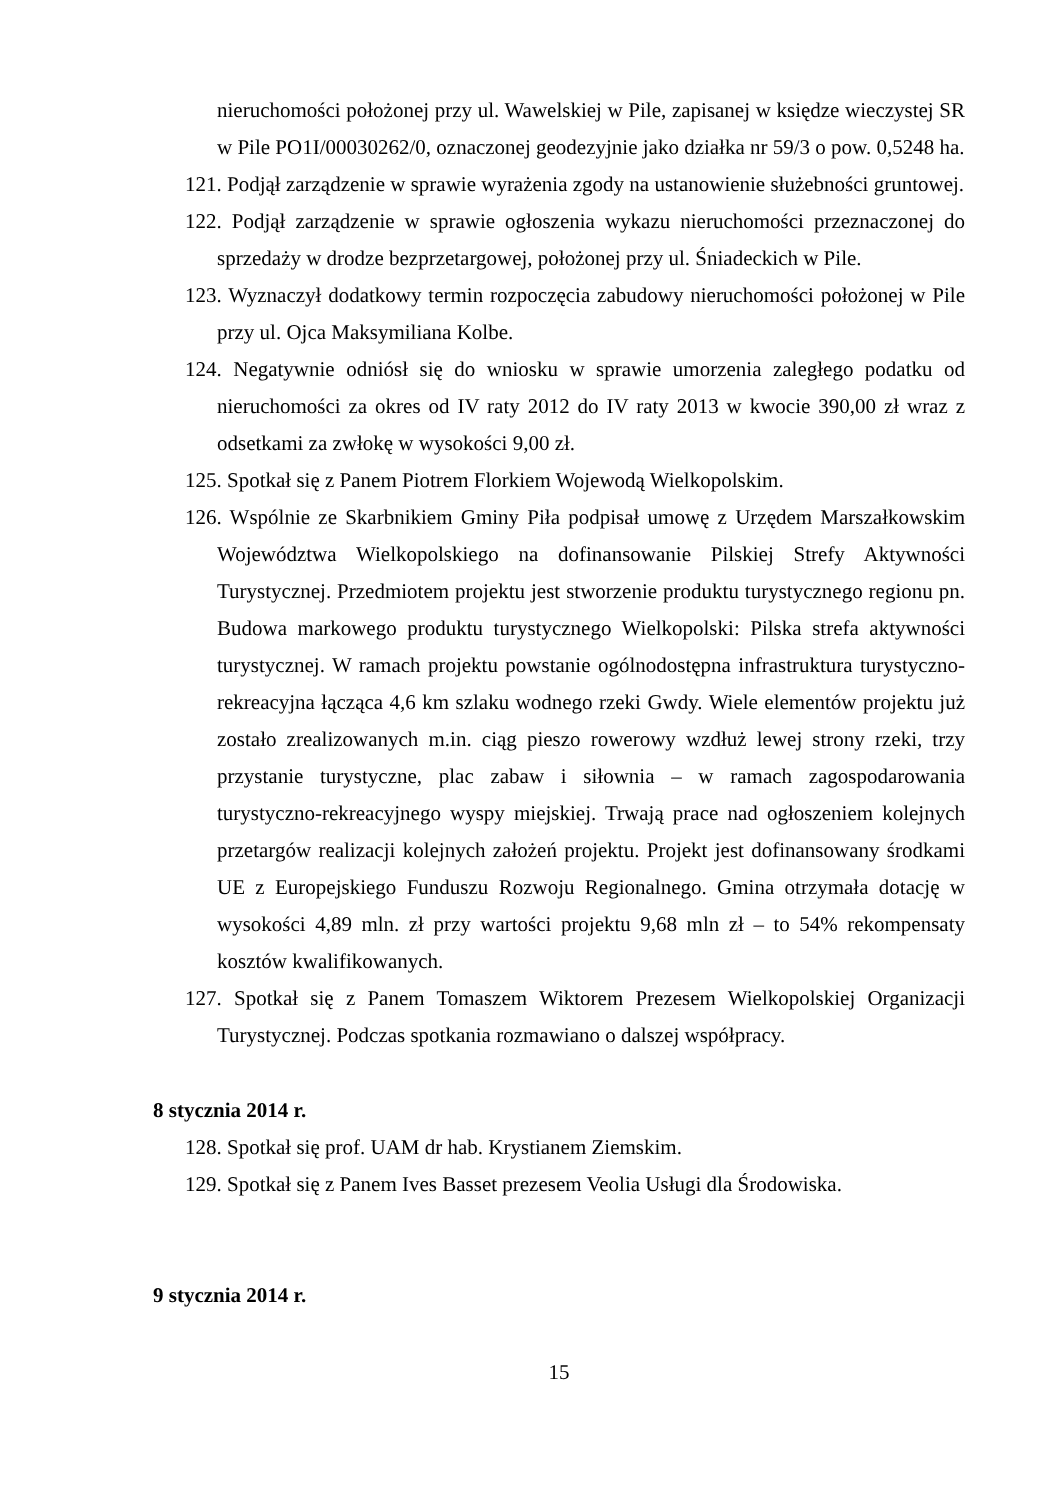nieruchomości położonej przy ul. Wawelskiej w Pile, zapisanej w księdze wieczystej SR w Pile PO1I/00030262/0, oznaczonej geodezyjnie jako działka nr 59/3 o pow. 0,5248 ha.
121. Podjął zarządzenie w sprawie wyrażenia zgody na ustanowienie służebności gruntowej.
122. Podjął zarządzenie w sprawie ogłoszenia wykazu nieruchomości przeznaczonej do sprzedaży w drodze bezprzetargowej, położonej przy ul. Śniadeckich w Pile.
123. Wyznaczył dodatkowy termin rozpoczęcia zabudowy nieruchomości położonej w Pile przy ul. Ojca Maksymiliana Kolbe.
124. Negatywnie odniósł się do wniosku w sprawie umorzenia zaległego podatku od nieruchomości za okres od IV raty 2012 do IV raty 2013 w kwocie 390,00 zł wraz z odsetkami za zwłokę w wysokości 9,00 zł.
125. Spotkał się z Panem Piotrem Florkiem Wojewodą Wielkopolskim.
126. Wspólnie ze Skarbnikiem Gminy Piła podpisał umowę z Urzędem Marszałkowskim Województwa Wielkopolskiego na dofinansowanie Pilskiej Strefy Aktywności Turystycznej. Przedmiotem projektu jest stworzenie produktu turystycznego regionu pn. Budowa markowego produktu turystycznego Wielkopolski: Pilska strefa aktywności turystycznej. W ramach projektu powstanie ogólnodostępna infrastruktura turystyczno-rekreacyjna łącząca 4,6 km szlaku wodnego rzeki Gwdy. Wiele elementów projektu już zostało zrealizowanych m.in. ciąg pieszo rowerowy wzdłuż lewej strony rzeki, trzy przystanie turystyczne, plac zabaw i siłownia – w ramach zagospodarowania turystyczno-rekreacyjnego wyspy miejskiej. Trwają prace nad ogłoszeniem kolejnych przetargów realizacji kolejnych założeń projektu. Projekt jest dofinansowany środkami UE z Europejskiego Funduszu Rozwoju Regionalnego. Gmina otrzymała dotację w wysokości 4,89 mln. zł przy wartości projektu 9,68 mln zł – to 54% rekompensaty kosztów kwalifikowanych.
127. Spotkał się z Panem Tomaszem Wiktorem Prezesem Wielkopolskiej Organizacji Turystycznej. Podczas spotkania rozmawiano o dalszej współpracy.
8 stycznia 2014 r.
128. Spotkał się prof. UAM dr hab. Krystianem Ziemskim.
129. Spotkał się z Panem Ives Basset prezesem Veolia Usługi dla Środowiska.
9 stycznia 2014 r.
15